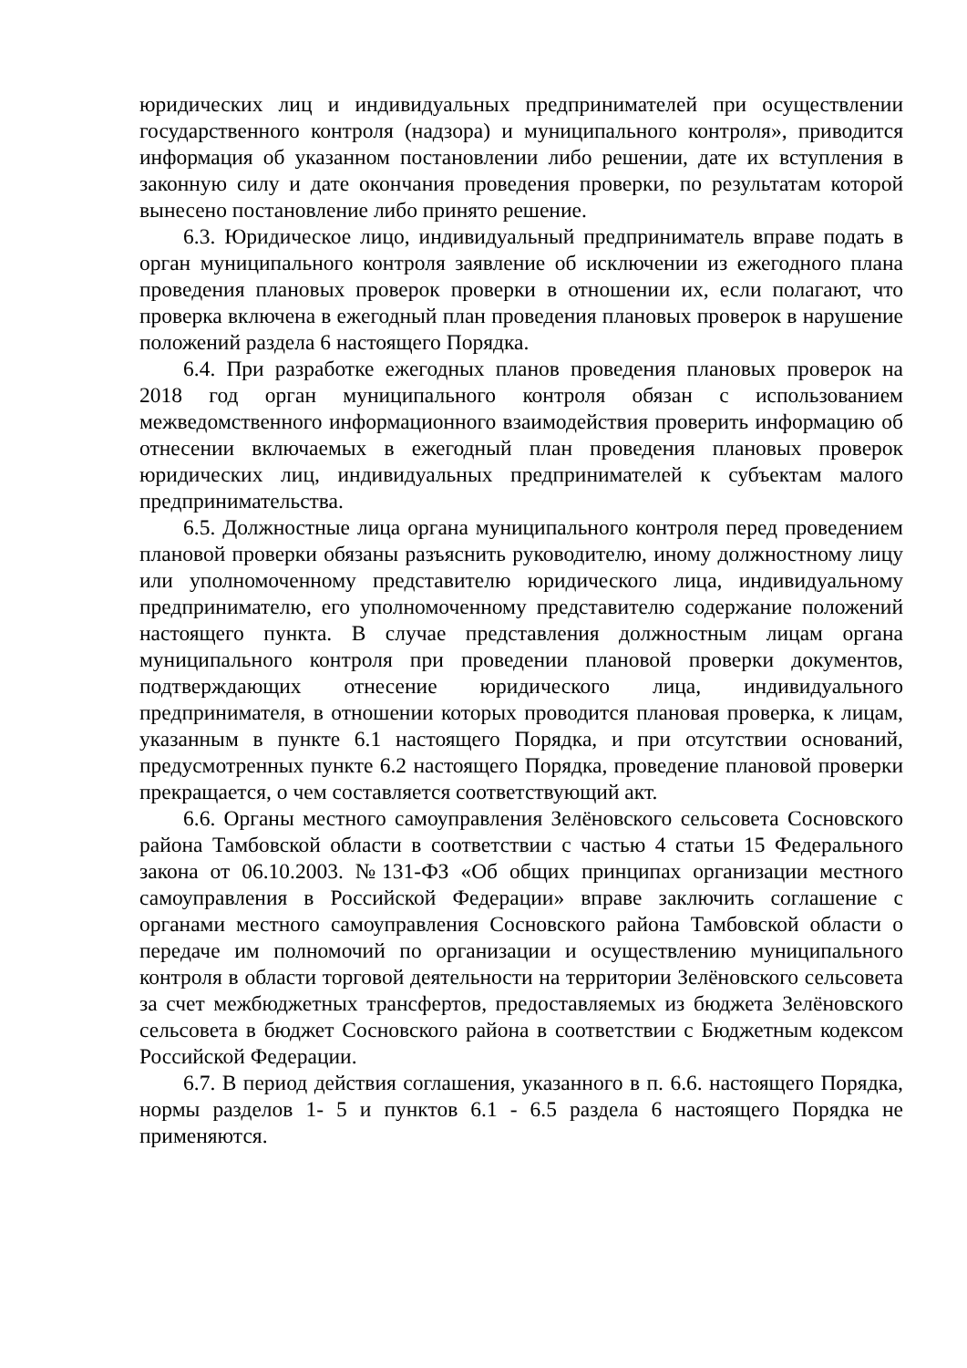юридических лиц и индивидуальных предпринимателей при осуществлении государственного контроля (надзора) и муниципального контроля», приводится информация об указанном постановлении либо решении, дате их вступления в законную силу и дате окончания проведения проверки, по результатам которой вынесено постановление либо принято решение.
6.3. Юридическое лицо, индивидуальный предприниматель вправе подать в орган муниципального контроля заявление об исключении из ежегодного плана проведения плановых проверок проверки в отношении их, если полагают, что проверка включена в ежегодный план проведения плановых проверок в нарушение положений раздела 6 настоящего Порядка.
6.4. При разработке ежегодных планов проведения плановых проверок на 2018 год орган муниципального контроля обязан с использованием межведомственного информационного взаимодействия проверить информацию об отнесении включаемых в ежегодный план проведения плановых проверок юридических лиц, индивидуальных предпринимателей к субъектам малого предпринимательства.
6.5. Должностные лица органа муниципального контроля перед проведением плановой проверки обязаны разъяснить руководителю, иному должностному лицу или уполномоченному представителю юридического лица, индивидуальному предпринимателю, его уполномоченному представителю содержание положений настоящего пункта. В случае представления должностным лицам органа муниципального контроля при проведении плановой проверки документов, подтверждающих отнесение юридического лица, индивидуального предпринимателя, в отношении которых проводится плановая проверка, к лицам, указанным в пункте 6.1 настоящего Порядка, и при отсутствии оснований, предусмотренных пункте 6.2 настоящего Порядка, проведение плановой проверки прекращается, о чем составляется соответствующий акт.
6.6. Органы местного самоуправления Зелёновского сельсовета Сосновского района Тамбовской области в соответствии с частью 4 статьи 15 Федерального закона от 06.10.2003. №131-ФЗ «Об общих принципах организации местного самоуправления в Российской Федерации» вправе заключить соглашение с органами местного самоуправления Сосновского района Тамбовской области о передаче им полномочий по организации и осуществлению муниципального контроля в области торговой деятельности на территории Зелёновского сельсовета за счет межбюджетных трансфертов, предоставляемых из бюджета Зелёновского сельсовета в бюджет Сосновского района в соответствии с Бюджетным кодексом Российской Федерации.
6.7. В период действия соглашения, указанного в п. 6.6. настоящего Порядка, нормы разделов 1- 5 и пунктов 6.1 - 6.5 раздела 6 настоящего Порядка не применяются.